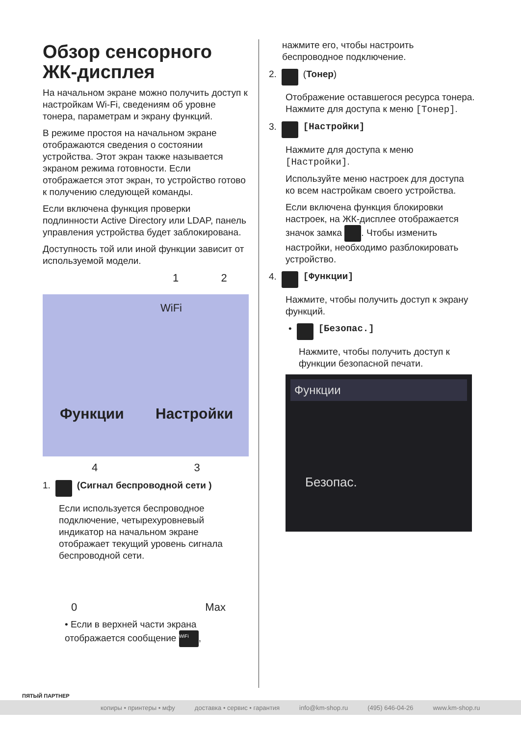Обзор сенсорного ЖК-дисплея
На начальном экране можно получить доступ к настройкам Wi-Fi, сведениям об уровне тонера, параметрам и экрану функций.
В режиме простоя на начальном экране отображаются сведения о состоянии устройства. Этот экран также называется экраном режима готовности. Если отображается этот экран, то устройство готово к получению следующей команды.
Если включена функция проверки подлинности Active Directory или LDAP, панель управления устройства будет заблокирована.
Доступность той или иной функции зависит от используемой модели.
1 2
Функции Настройки
WiFi
4 3
1. (Сигнал беспроводной сети )
Если используется беспроводное подключение, четырехуровневый индикатор на начальном экране отображает текущий уровень сигнала беспроводной сети.
0 Max
• Если в верхней части экрана отображается сообщение WiFi,
нажмите его, чтобы настроить беспроводное подключение.
2. (Тонер)
Отображение оставшегося ресурса тонера. Нажмите для доступа к меню [Тонер].
3. [Настройки]
Нажмите для доступа к меню [Настройки].
Используйте меню настроек для доступа ко всем настройкам своего устройства.
Если включена функция блокировки настроек, на ЖК-дисплее отображается значок замка . Чтобы изменить настройки, необходимо разблокировать устройство.
4. [Функции]
Нажмите, чтобы получить доступ к экрану функций.
• [Безопас.]
Нажмите, чтобы получить доступ к функции безопасной печати.
Функции
Безопас.
ПЯТЫЙ ПАРТНЕР
копиры • принтеры • мфу доставка • сервис • гарантия info@km-shop.ru (495) 646-04-26 www.km-shop.ru